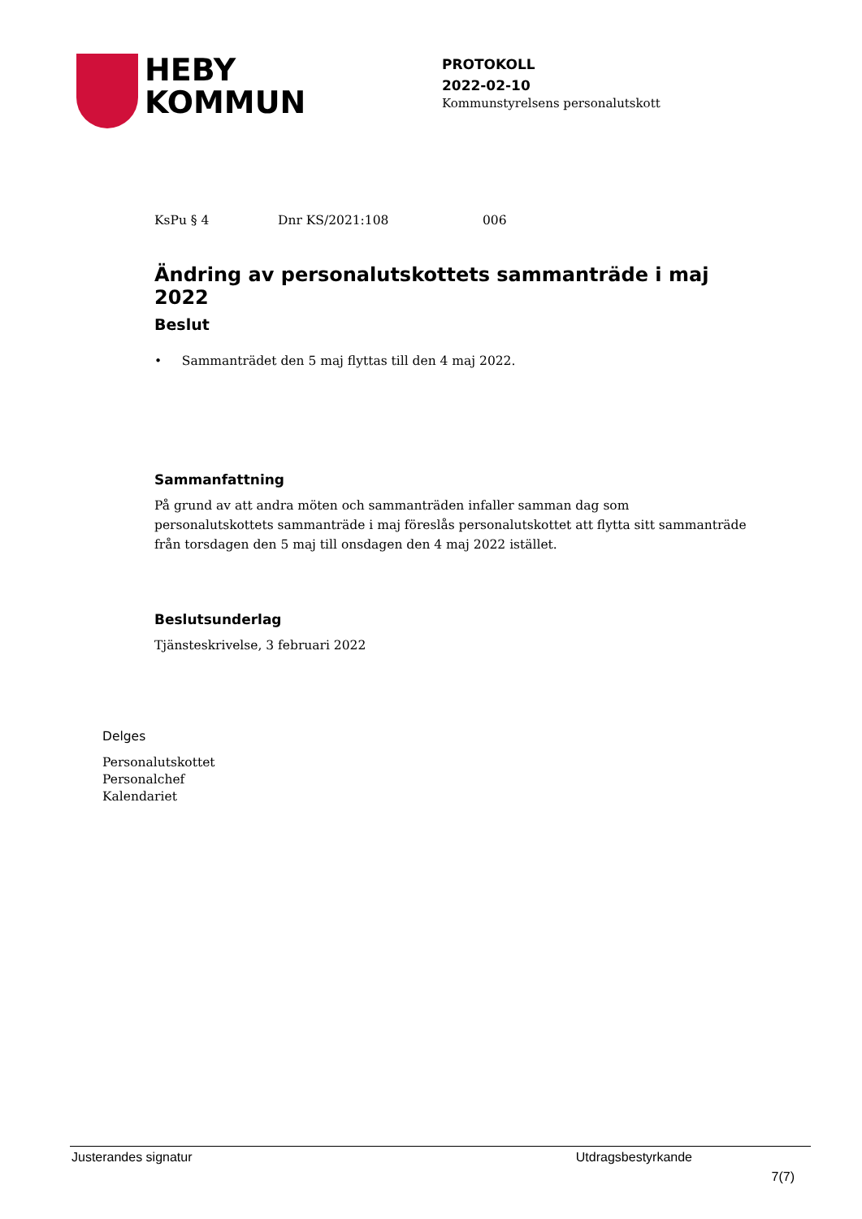HEBY
KOMMUN
PROTOKOLL
2022-02-10
Kommunstyrelsens personalutskott
KsPu § 4 Dnr KS/2021:108 006
Ändring av personalutskottets sammanträde i maj 2022
Beslut
• Sammanträdet den 5 maj flyttas till den 4 maj 2022.
Sammanfattning
På grund av att andra möten och sammanträden infaller samman dag som personalutskottets sammanträde i maj föreslås personalutskottet att flytta sitt sammanträde från torsdagen den 5 maj till onsdagen den 4 maj 2022 istället.
Beslutsunderlag
Tjänsteskrivelse, 3 februari 2022
Delges
Personalutskottet
Personalchef
Kalendariet
Justerandes signatur Utdragsbestyrkande
7(7)